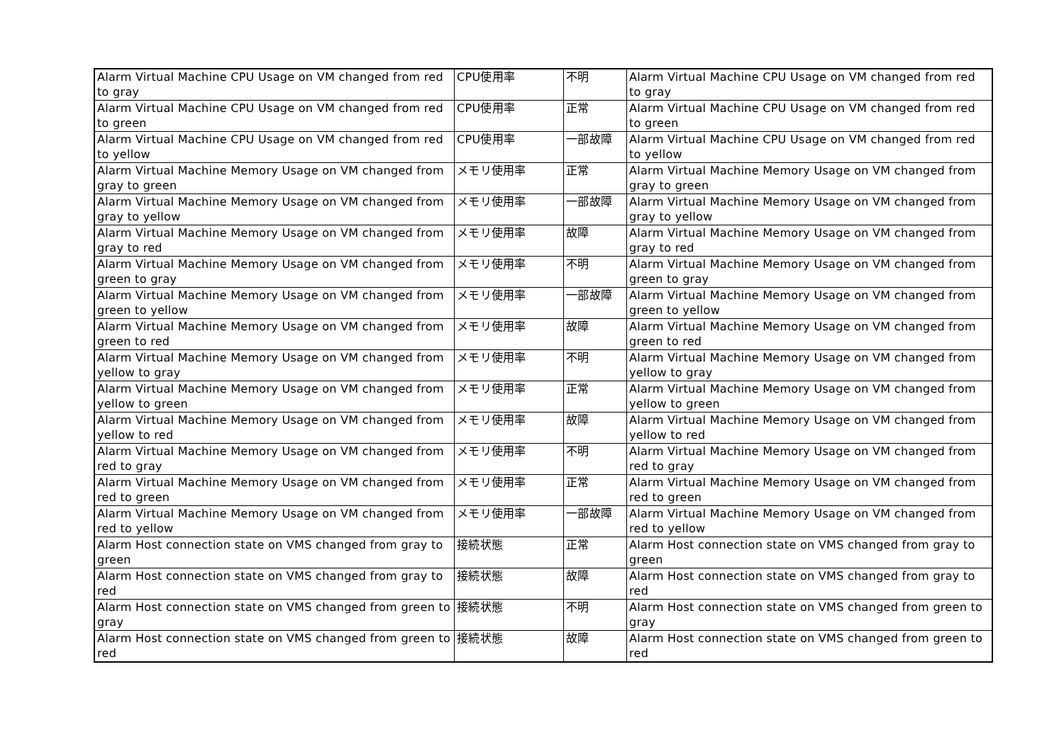| Alarm Virtual Machine CPU Usage on VM changed from red to gray | CPU使用率 | 不明 | Alarm Virtual Machine CPU Usage on VM changed from red to gray |
| Alarm Virtual Machine CPU Usage on VM changed from red to green | CPU使用率 | 正常 | Alarm Virtual Machine CPU Usage on VM changed from red to green |
| Alarm Virtual Machine CPU Usage on VM changed from red to yellow | CPU使用率 | 一部故障 | Alarm Virtual Machine CPU Usage on VM changed from red to yellow |
| Alarm Virtual Machine Memory Usage on VM changed from gray to green | メモリ使用率 | 正常 | Alarm Virtual Machine Memory Usage on VM changed from gray to green |
| Alarm Virtual Machine Memory Usage on VM changed from gray to yellow | メモリ使用率 | 一部故障 | Alarm Virtual Machine Memory Usage on VM changed from gray to yellow |
| Alarm Virtual Machine Memory Usage on VM changed from gray to red | メモリ使用率 | 故障 | Alarm Virtual Machine Memory Usage on VM changed from gray to red |
| Alarm Virtual Machine Memory Usage on VM changed from green to gray | メモリ使用率 | 不明 | Alarm Virtual Machine Memory Usage on VM changed from green to gray |
| Alarm Virtual Machine Memory Usage on VM changed from green to yellow | メモリ使用率 | 一部故障 | Alarm Virtual Machine Memory Usage on VM changed from green to yellow |
| Alarm Virtual Machine Memory Usage on VM changed from green to red | メモリ使用率 | 故障 | Alarm Virtual Machine Memory Usage on VM changed from green to red |
| Alarm Virtual Machine Memory Usage on VM changed from yellow to gray | メモリ使用率 | 不明 | Alarm Virtual Machine Memory Usage on VM changed from yellow to gray |
| Alarm Virtual Machine Memory Usage on VM changed from yellow to green | メモリ使用率 | 正常 | Alarm Virtual Machine Memory Usage on VM changed from yellow to green |
| Alarm Virtual Machine Memory Usage on VM changed from yellow to red | メモリ使用率 | 故障 | Alarm Virtual Machine Memory Usage on VM changed from yellow to red |
| Alarm Virtual Machine Memory Usage on VM changed from red to gray | メモリ使用率 | 不明 | Alarm Virtual Machine Memory Usage on VM changed from red to gray |
| Alarm Virtual Machine Memory Usage on VM changed from red to green | メモリ使用率 | 正常 | Alarm Virtual Machine Memory Usage on VM changed from red to green |
| Alarm Virtual Machine Memory Usage on VM changed from red to yellow | メモリ使用率 | 一部故障 | Alarm Virtual Machine Memory Usage on VM changed from red to yellow |
| Alarm Host connection state on VMS changed from gray to green | 接続状態 | 正常 | Alarm Host connection state on VMS changed from gray to green |
| Alarm Host connection state on VMS changed from gray to red | 接続状態 | 故障 | Alarm Host connection state on VMS changed from gray to red |
| Alarm Host connection state on VMS changed from green to gray | 接続状態 | 不明 | Alarm Host connection state on VMS changed from green to gray |
| Alarm Host connection state on VMS changed from green to red | 接続状態 | 故障 | Alarm Host connection state on VMS changed from green to red |